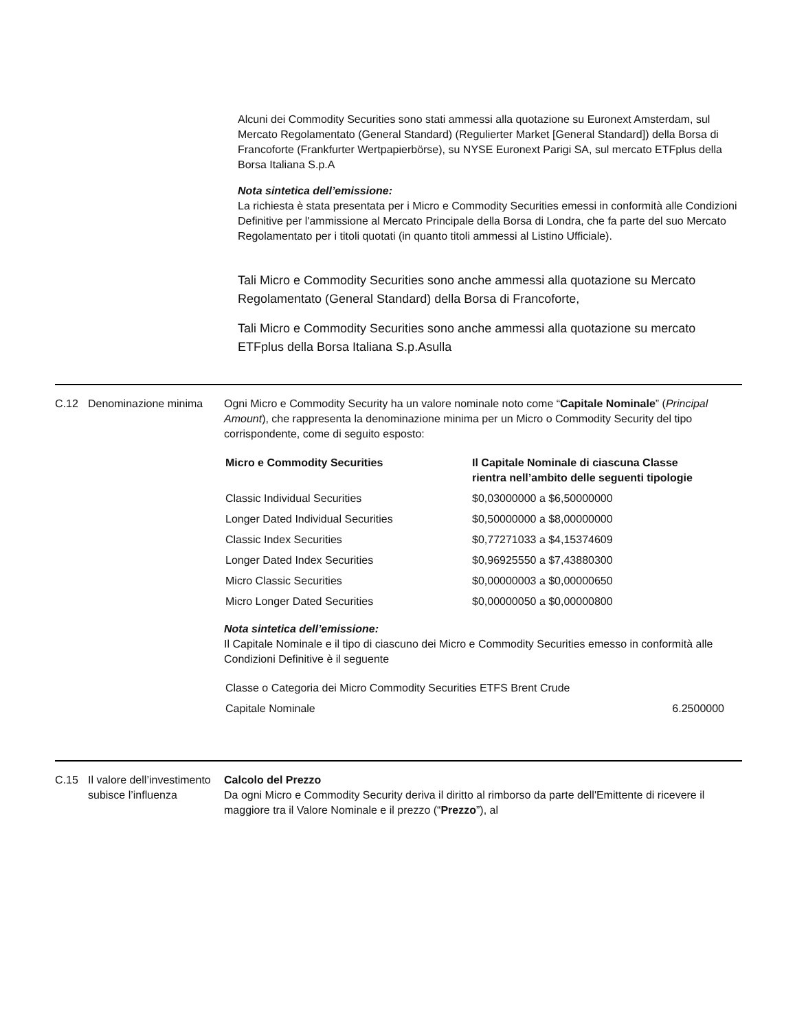Alcuni dei Commodity Securities sono stati ammessi alla quotazione su Euronext Amsterdam, sul Mercato Regolamentato (General Standard) (Regulierter Market [General Standard]) della Borsa di Francoforte (Frankfurter Wertpapierbörse), su NYSE Euronext Parigi SA, sul mercato ETFplus della Borsa Italiana S.p.A
Nota sintetica dell’emissione:
La richiesta è stata presentata per i Micro e Commodity Securities emessi in conformità alle Condizioni Definitive per l'ammissione al Mercato Principale della Borsa di Londra, che fa parte del suo Mercato Regolamentato per i titoli quotati (in quanto titoli ammessi al Listino Ufficiale).
Tali Micro e Commodity Securities sono anche ammessi alla quotazione su Mercato Regolamentato (General Standard) della Borsa di Francoforte,
Tali Micro e Commodity Securities sono anche ammessi alla quotazione su mercato ETFplus della Borsa Italiana S.p.Asulla
C.12 Denominazione minima Ogni Micro e Commodity Security ha un valore nominale noto come “Capitale Nominale” (Principal Amount), che rappresenta la denominazione minima per un Micro o Commodity Security del tipo corrispondente, come di seguito esposto:
| Micro e Commodity Securities | Il Capitale Nominale di ciascuna Classe rientra nell’ambito delle seguenti tipologie |
| --- | --- |
| Classic Individual Securities | $0,03000000 a $6,50000000 |
| Longer Dated Individual Securities | $0,50000000 a $8,00000000 |
| Classic Index Securities | $0,77271033 a $4,15374609 |
| Longer Dated Index Securities | $0,96925550 a $7,43880300 |
| Micro Classic Securities | $0,00000003 a $0,00000650 |
| Micro Longer Dated Securities | $0,00000050 a $0,00000800 |
Nota sintetica dell’emissione:
Il Capitale Nominale e il tipo di ciascuno dei Micro e Commodity Securities emesso in conformità alle Condizioni Definitive è il seguente
| Classe o Categoria dei Micro Commodity Securities ETFS Brent Crude | |
| Capitale Nominale | 6.2500000 |
C.15 Il valore dell’investimento subisce l’influenza
Calcolo del Prezzo
Da ogni Micro e Commodity Security deriva il diritto al rimborso da parte dell'Emittente di ricevere il maggiore tra il Valore Nominale e il prezzo (“Prezzo”), al